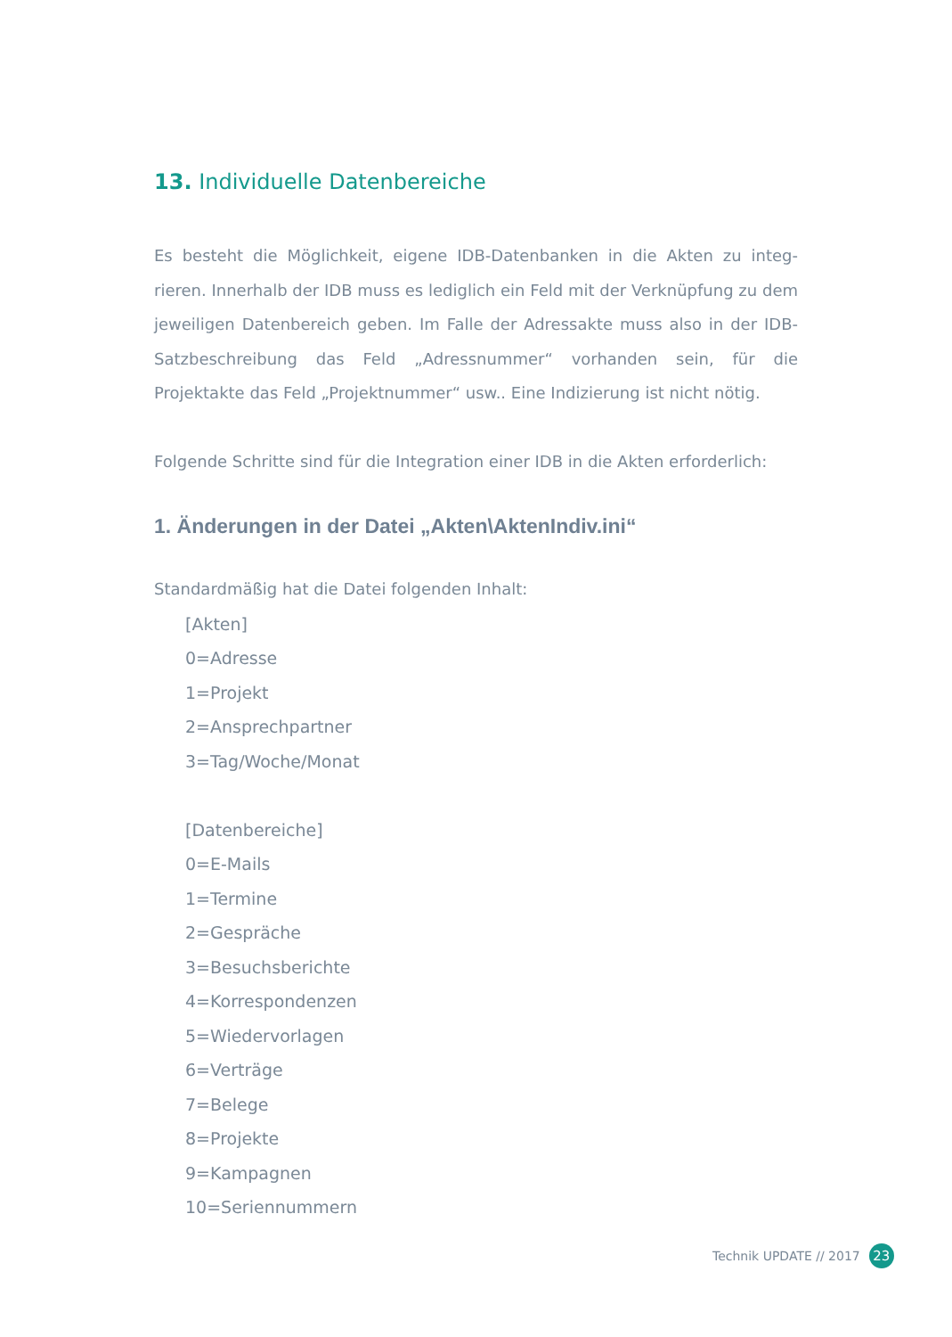13. Individuelle Datenbereiche
Es besteht die Möglichkeit, eigene IDB-Datenbanken in die Akten zu integ-rieren. Innerhalb der IDB muss es lediglich ein Feld mit der Verknüpfung zu dem jeweiligen Datenbereich geben. Im Falle der Adressakte muss also in der IDB-Satzbeschreibung das Feld „Adressnummer“ vorhanden sein, für die Projektakte das Feld „Projektnummer“ usw.. Eine Indizierung ist nicht nötig.
Folgende Schritte sind für die Integration einer IDB in die Akten erforderlich:
1. Änderungen in der Datei „Akten\AktenIndiv.ini“
Standardmäßig hat die Datei folgenden Inhalt:
[Akten]
0=Adresse
1=Projekt
2=Ansprechpartner
3=Tag/Woche/Monat
[Datenbereiche]
0=E-Mails
1=Termine
2=Gespräche
3=Besuchsberichte
4=Korrespondenzen
5=Wiedervorlagen
6=Verträge
7=Belege
8=Projekte
9=Kampagnen
10=Seriennummern
Technik UPDATE // 2017 23